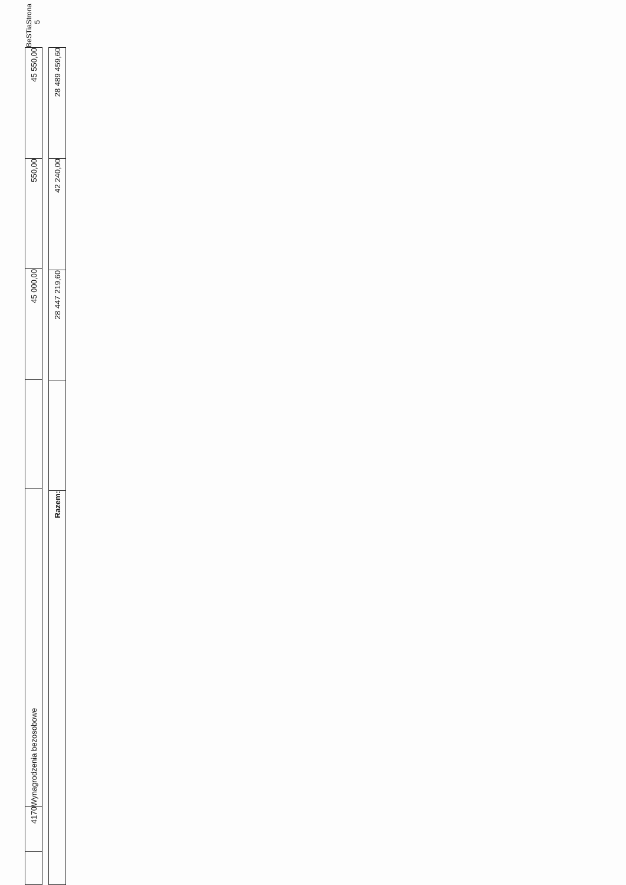| | 4170 | Wynagrodzenia bezosobowe | | 45 000,00 | 550,00 | 45 550,00 |
| Razem: | | 28 447 219,60 | 42 240,00 | 28 489 459,60 |
BeSTia Strona 5